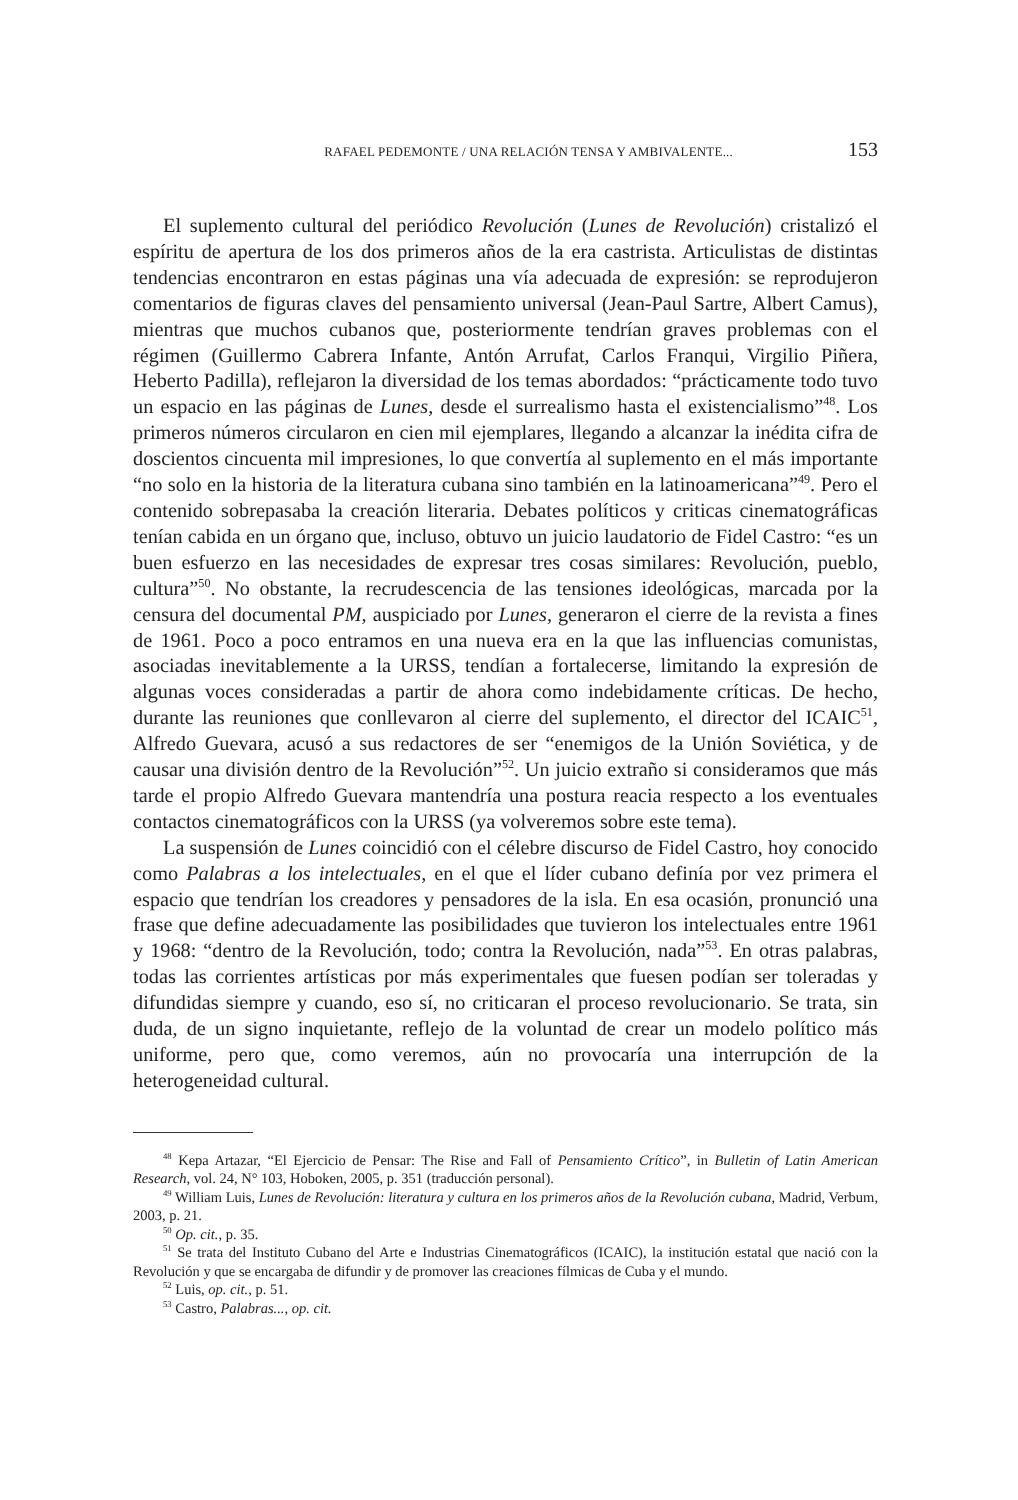RAFAEL PEDEMONTE / UNA RELACIÓN TENSA Y AMBIVALENTE... 153
El suplemento cultural del periódico Revolución (Lunes de Revolución) cristalizó el espíritu de apertura de los dos primeros años de la era castrista. Articulistas de distintas tendencias encontraron en estas páginas una vía adecuada de expresión: se reprodujeron comentarios de figuras claves del pensamiento universal (Jean-Paul Sartre, Albert Camus), mientras que muchos cubanos que, posteriormente tendrían graves problemas con el régimen (Guillermo Cabrera Infante, Antón Arrufat, Carlos Franqui, Virgilio Piñera, Heberto Padilla), reflejaron la diversidad de los temas abordados: “prácticamente todo tuvo un espacio en las páginas de Lunes, desde el surrealismo hasta el existencialismo”<sup>48</sup>. Los primeros números circularon en cien mil ejemplares, llegando a alcanzar la inédita cifra de doscientos cincuenta mil impresiones, lo que convertía al suplemento en el más importante “no solo en la historia de la literatura cubana sino también en la latinoamericana”<sup>49</sup>. Pero el contenido sobrepasaba la creación literaria. Debates políticos y criticas cinematográficas tenían cabida en un órgano que, incluso, obtuvo un juicio laudatorio de Fidel Castro: “es un buen esfuerzo en las necesidades de expresar tres cosas similares: Revolución, pueblo, cultura”<sup>50</sup>. No obstante, la recrudescencia de las tensiones ideológicas, marcada por la censura del documental PM, auspiciado por Lunes, generaron el cierre de la revista a fines de 1961. Poco a poco entramos en una nueva era en la que las influencias comunistas, asociadas inevitablemente a la URSS, tendían a fortalecerse, limitando la expresión de algunas voces consideradas a partir de ahora como indebidamente críticas. De hecho, durante las reuniones que conllevaron al cierre del suplemento, el director del ICAIC<sup>51</sup>, Alfredo Guevara, acusó a sus redactores de ser “enemigos de la Unión Soviética, y de causar una división dentro de la Revolución”<sup>52</sup>. Un juicio extraño si consideramos que más tarde el propio Alfredo Guevara mantendría una postura reacia respecto a los eventuales contactos cinematográficos con la URSS (ya volveremos sobre este tema).
La suspensión de Lunes coincidió con el célebre discurso de Fidel Castro, hoy conocido como Palabras a los intelectuales, en el que el líder cubano definía por vez primera el espacio que tendrían los creadores y pensadores de la isla. En esa ocasión, pronunció una frase que define adecuadamente las posibilidades que tuvieron los intelectuales entre 1961 y 1968: “dentro de la Revolución, todo; contra la Revolución, nada”<sup>53</sup>. En otras palabras, todas las corrientes artísticas por más experimentales que fuesen podían ser toleradas y difundidas siempre y cuando, eso sí, no criticaran el proceso revolucionario. Se trata, sin duda, de un signo inquietante, reflejo de la voluntad de crear un modelo político más uniforme, pero que, como veremos, aún no provocaría una interrupción de la heterogeneidad cultural.
<sup>48</sup> Kepa Artazar, “El Ejercicio de Pensar: The Rise and Fall of Pensamiento Crítico”, in Bulletin of Latin American Research, vol. 24, N° 103, Hoboken, 2005, p. 351 (traducción personal).
<sup>49</sup> William Luis, Lunes de Revolución: literatura y cultura en los primeros años de la Revolución cubana, Madrid, Verbum, 2003, p. 21.
<sup>50</sup> Op. cit., p. 35.
<sup>51</sup> Se trata del Instituto Cubano del Arte e Industrias Cinematográficos (ICAIC), la institución estatal que nació con la Revolución y que se encargaba de difundir y de promover las creaciones fílmicas de Cuba y el mundo.
<sup>52</sup> Luis, op. cit., p. 51.
<sup>53</sup> Castro, Palabras..., op. cit.